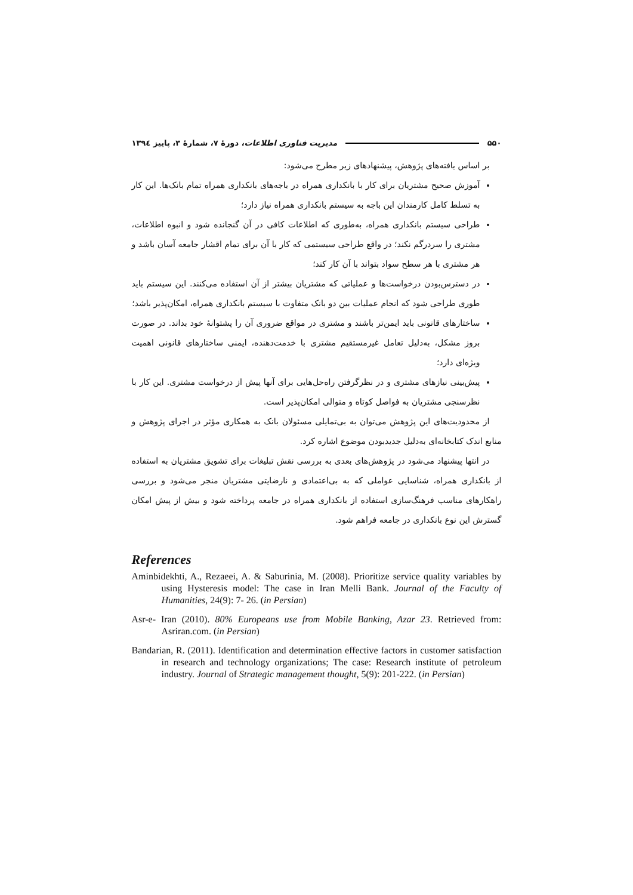۵۵۰ مدیریت فناوری اطلاعات، دورهٔ ۷، شمارهٔ ۳، پاییز ۱۳۹٤
بر اساس یافته‌های پژوهش، پیشنهادهای زیر مطرح می‌شود:
آموزش صحیح مشتریان برای کار با بانکداری همراه در باجه‌های بانکداری همراه تمام بانک‌ها. این کار به تسلط کامل کارمندان این باجه به سیستم بانکداری همراه نیاز دارد؛
طراحی سیستم بانکداری همراه، به‌طوری که اطلاعات کافی در آن گنجانده شود و انبوه اطلاعات، مشتری را سردرگم نکند؛ در واقع طراحی سیستمی که کار با آن برای تمام اقشار جامعه آسان باشد و هر مشتری با هر سطح سواد بتواند با آن کار کند؛
در دسترس‌بودن درخواست‌ها و عملیاتی که مشتریان بیشتر از آن استفاده می‌کنند. این سیستم باید طوری طراحی شود که انجام عملیات بین دو بانک متفاوت با سیستم بانکداری همراه، امکان‌پذیر باشد؛
ساختارهای قانونی باید ایمن‌تر باشند و مشتری در مواقع ضروری آن را پشتوانهٔ خود بداند. در صورت بروز مشکل، به‌دلیل تعامل غیرمستقیم مشتری با خدمت‌دهنده، ایمنی ساختارهای قانونی اهمیت ویژه‌ای دارد؛
پیش‌بینی نیازهای مشتری و در نظرگرفتن راه‌حل‌هایی برای آنها پیش از درخواست مشتری. این کار با نظرسنجی مشتریان به فواصل کوتاه و متوالی امکان‌پذیر است.
از محدودیت‌های این پژوهش می‌توان به بی‌تمایلی مسئولان بانک به همکاری مؤثر در اجرای پژوهش و منابع اندک کتابخانه‌ای به‌دلیل جدیدبودن موضوع اشاره کرد.
در انتها پیشنهاد می‌شود در پژوهش‌های بعدی به بررسی نقش تبلیغات برای تشویق مشتریان به استفاده از بانکداری همراه، شناسایی عواملی که به بی‌اعتمادی و نارضایتی مشتریان منجر می‌شود و بررسی راهکارهای مناسب فرهنگ‌سازی استفاده از بانکداری همراه در جامعه پرداخته شود و بیش از پیش امکان گسترش این نوع بانکداری در جامعه فراهم شود.
References
Aminbidekhti, A., Rezaeei, A. & Saburinia, M. (2008). Prioritize service quality variables by using Hysteresis model: The case in Iran Melli Bank. Journal of the Faculty of Humanities, 24(9): 7- 26. (in Persian)
Asr-e- Iran (2010). 80% Europeans use from Mobile Banking, Azar 23. Retrieved from: Asriran.com. (in Persian)
Bandarian, R. (2011). Identification and determination effective factors in customer satisfaction in research and technology organizations; The case: Research institute of petroleum industry. Journal of Strategic management thought, 5(9): 201-222. (in Persian)